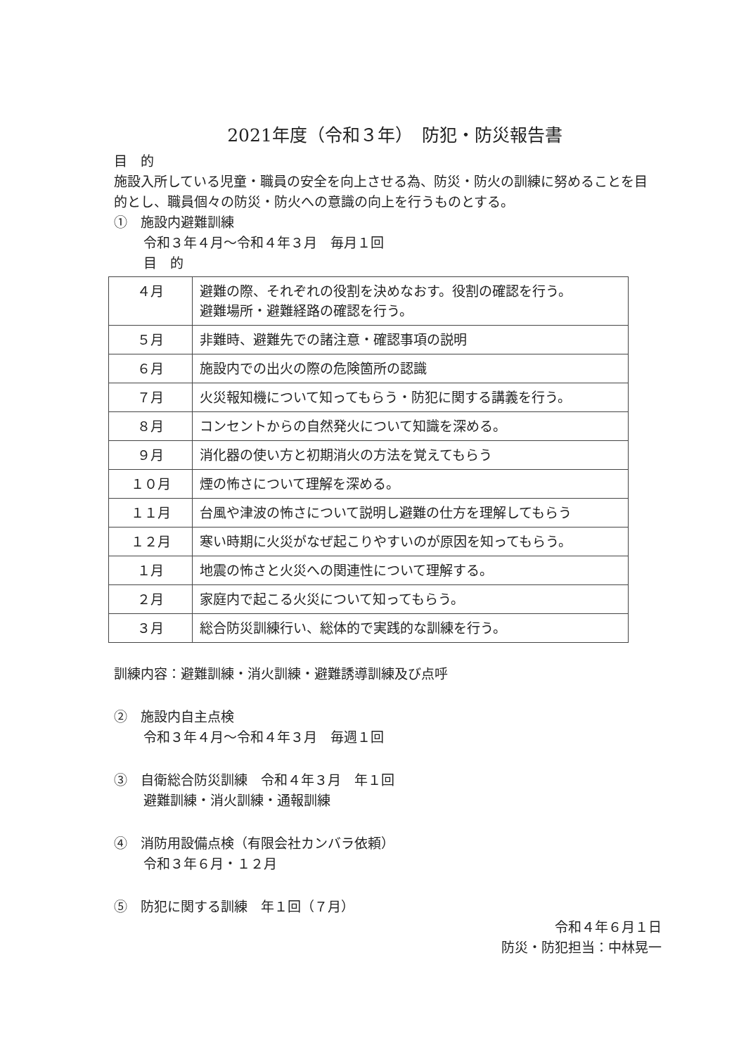2021年度（令和３年）　防犯・防災報告書
目　的
施設入所している児童・職員の安全を向上させる為、防災・防火の訓練に努めることを目的とし、職員個々の防災・防火への意識の向上を行うものとする。
①　施設内避難訓練
令和３年４月～令和４年３月　毎月１回
目　的
| ４月 | 避難の際、それぞれの役割を決めなおす。役割の確認を行う。 避難場所・避難経路の確認を行う。 |
| ５月 | 非難時、避難先での諸注意・確認事項の説明 |
| ６月 | 施設内での出火の際の危険箇所の認識 |
| ７月 | 火災報知機について知ってもらう・防犯に関する講義を行う。 |
| ８月 | コンセントからの自然発火について知識を深める。 |
| ９月 | 消化器の使い方と初期消火の方法を覚えてもらう |
| １０月 | 煙の怖さについて理解を深める。 |
| １１月 | 台風や津波の怖さについて説明し避難の仕方を理解してもらう |
| １２月 | 寒い時期に火災がなぜ起こりやすいのが原因を知ってもらう。 |
| １月 | 地震の怖さと火災への関連性について理解する。 |
| ２月 | 家庭内で起こる火災について知ってもらう。 |
| ３月 | 総合防災訓練行い、総体的で実践的な訓練を行う。 |
訓練内容：避難訓練・消火訓練・避難誘導訓練及び点呼
②　施設内自主点検
令和３年４月～令和４年３月　毎週１回
③　自衛総合防災訓練　令和４年３月　年１回
避難訓練・消火訓練・通報訓練
④　消防用設備点検（有限会社カンバラ依頼）
令和３年６月・１２月
⑤　防犯に関する訓練　年１回（７月）
令和４年６月１日
防災・防犯担当：中林晃一